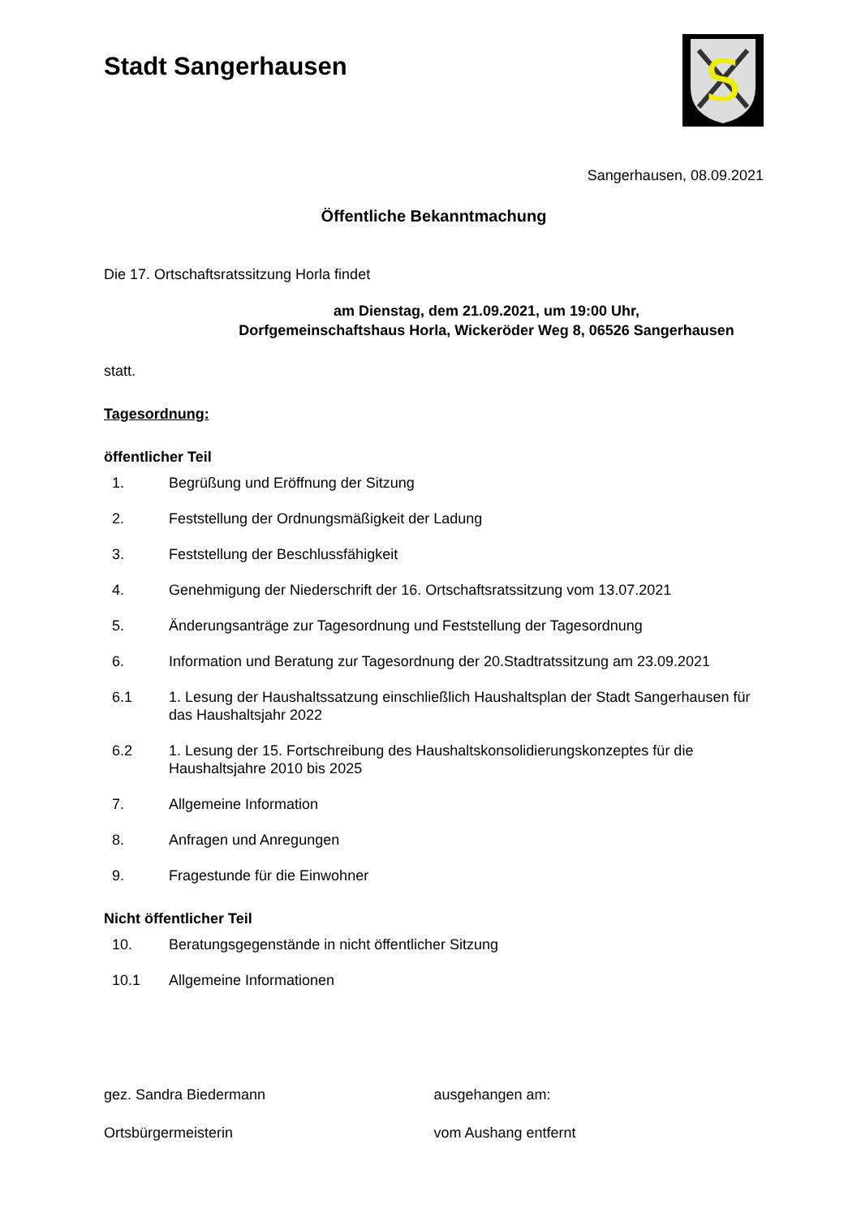Stadt Sangerhausen
S
Sangerhausen, 08.09.2021
Öffentliche Bekanntmachung
Die 17. Ortschaftsratssitzung Horla findet
am Dienstag, dem 21.09.2021, um 19:00 Uhr,
Dorfgemeinschaftshaus Horla, Wickeröder Weg 8, 06526 Sangerhausen
statt.
Tagesordnung:
öffentlicher Teil
1. Begrüßung und Eröffnung der Sitzung
2. Feststellung der Ordnungsmäßigkeit der Ladung
3. Feststellung der Beschlussfähigkeit
4. Genehmigung der Niederschrift der 16. Ortschaftsratssitzung vom 13.07.2021
5. Änderungsanträge zur Tagesordnung und Feststellung der Tagesordnung
6. Information und Beratung zur Tagesordnung der 20.Stadtratssitzung am 23.09.2021
6.1 1. Lesung der Haushaltssatzung einschließlich Haushaltsplan der Stadt Sangerhausen für das Haushaltsjahr 2022
6.2 1. Lesung der 15. Fortschreibung des Haushaltskonsolidierungskonzeptes für die Haushaltsjahre 2010 bis 2025
7. Allgemeine Information
8. Anfragen und Anregungen
9. Fragestunde für die Einwohner
Nicht öffentlicher Teil
10. Beratungsgegenstände in nicht öffentlicher Sitzung
10.1 Allgemeine Informationen
gez. Sandra Biedermann
Ortsbürgermeisterin
ausgehangen am:
vom Aushang entfernt